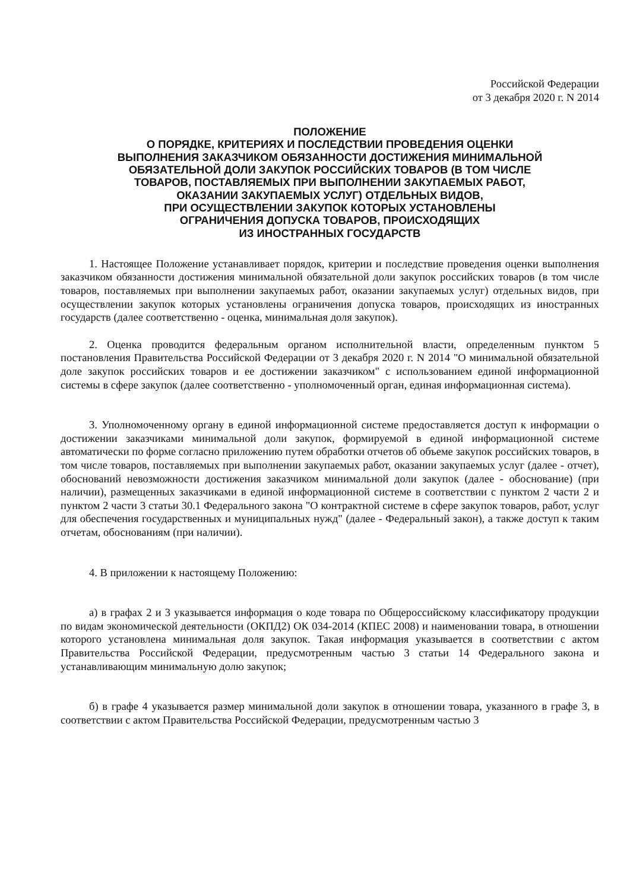Российской Федерации
от 3 декабря 2020 г. N 2014
ПОЛОЖЕНИЕ
О ПОРЯДКЕ, КРИТЕРИЯХ И ПОСЛЕДСТВИИ ПРОВЕДЕНИЯ ОЦЕНКИ
ВЫПОЛНЕНИЯ ЗАКАЗЧИКОМ ОБЯЗАННОСТИ ДОСТИЖЕНИЯ МИНИМАЛЬНОЙ
ОБЯЗАТЕЛЬНОЙ ДОЛИ ЗАКУПОК РОССИЙСКИХ ТОВАРОВ (В ТОМ ЧИСЛЕ
ТОВАРОВ, ПОСТАВЛЯЕМЫХ ПРИ ВЫПОЛНЕНИИ ЗАКУПАЕМЫХ РАБОТ,
ОКАЗАНИИ ЗАКУПАЕМЫХ УСЛУГ) ОТДЕЛЬНЫХ ВИДОВ,
ПРИ ОСУЩЕСТВЛЕНИИ ЗАКУПОК КОТОРЫХ УСТАНОВЛЕНЫ
ОГРАНИЧЕНИЯ ДОПУСКА ТОВАРОВ, ПРОИСХОДЯЩИХ
ИЗ ИНОСТРАННЫХ ГОСУДАРСТВ
1. Настоящее Положение устанавливает порядок, критерии и последствие проведения оценки выполнения заказчиком обязанности достижения минимальной обязательной доли закупок российских товаров (в том числе товаров, поставляемых при выполнении закупаемых работ, оказании закупаемых услуг) отдельных видов, при осуществлении закупок которых установлены ограничения допуска товаров, происходящих из иностранных государств (далее соответственно - оценка, минимальная доля закупок).
2. Оценка проводится федеральным органом исполнительной власти, определенным пунктом 5 постановления Правительства Российской Федерации от 3 декабря 2020 г. N 2014 "О минимальной обязательной доле закупок российских товаров и ее достижении заказчиком" с использованием единой информационной системы в сфере закупок (далее соответственно - уполномоченный орган, единая информационная система).
3. Уполномоченному органу в единой информационной системе предоставляется доступ к информации о достижении заказчиками минимальной доли закупок, формируемой в единой информационной системе автоматически по форме согласно приложению путем обработки отчетов об объеме закупок российских товаров, в том числе товаров, поставляемых при выполнении закупаемых работ, оказании закупаемых услуг (далее - отчет), обоснований невозможности достижения заказчиком минимальной доли закупок (далее - обоснование) (при наличии), размещенных заказчиками в единой информационной системе в соответствии с пунктом 2 части 2 и пунктом 2 части 3 статьи 30.1 Федерального закона "О контрактной системе в сфере закупок товаров, работ, услуг для обеспечения государственных и муниципальных нужд" (далее - Федеральный закон), а также доступ к таким отчетам, обоснованиям (при наличии).
4. В приложении к настоящему Положению:
а) в графах 2 и 3 указывается информация о коде товара по Общероссийскому классификатору продукции по видам экономической деятельности (ОКПД2) ОК 034-2014 (КПЕС 2008) и наименовании товара, в отношении которого установлена минимальная доля закупок. Такая информация указывается в соответствии с актом Правительства Российской Федерации, предусмотренным частью 3 статьи 14 Федерального закона и устанавливающим минимальную долю закупок;
б) в графе 4 указывается размер минимальной доли закупок в отношении товара, указанного в графе 3, в соответствии с актом Правительства Российской Федерации, предусмотренным частью 3